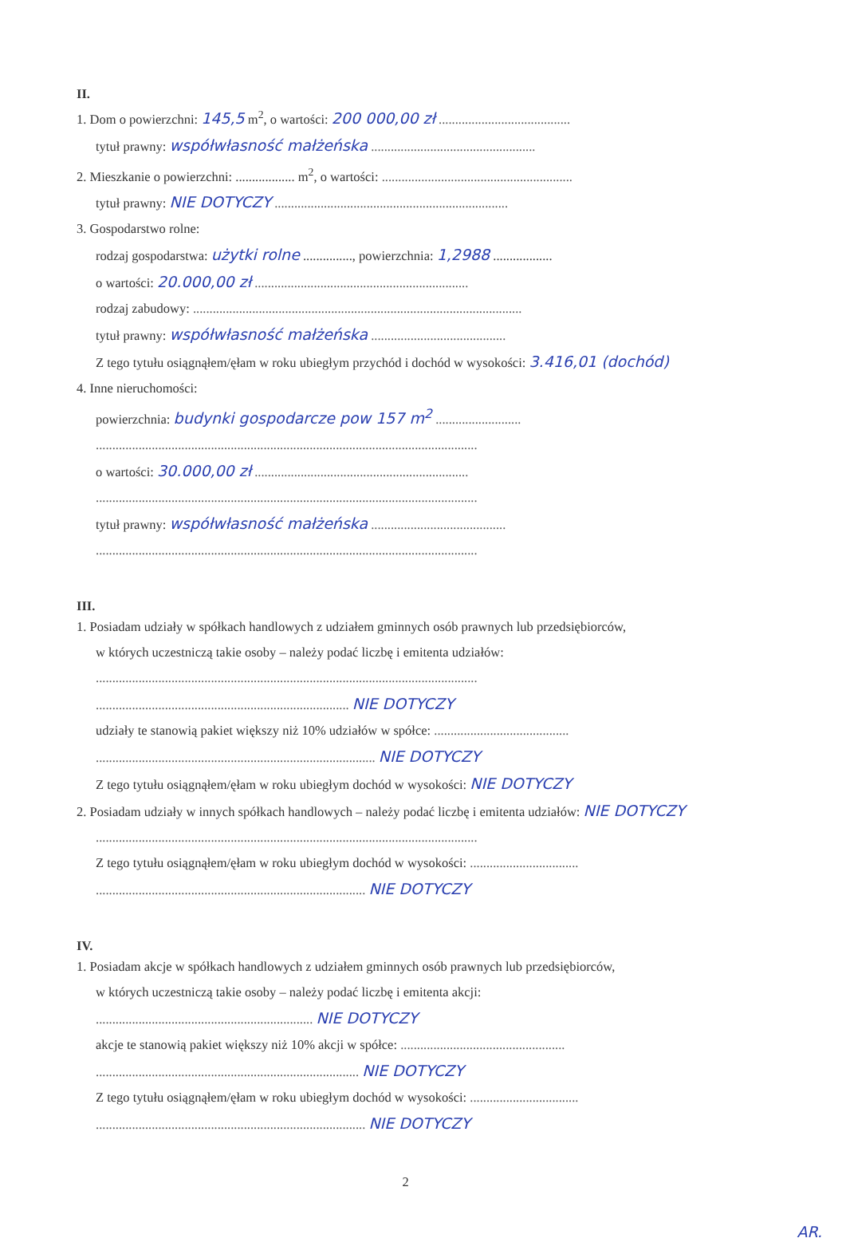II.
1. Dom o powierzchni: 145,5 m<sup>2</sup>, o wartości: 200 000,00 zł ........................................
tytuł prawny: współwłasność małżeńska ..................................................
2. Mieszkanie o powierzchni: .................. m<sup>2</sup>, o wartości: ..........................................................
tytuł prawny: NIE DOTYCZY .......................................................................
3. Gospodarstwo rolne:
rodzaj gospodarstwa: użytki rolne ..............., powierzchnia: 1,2988 ..................
o wartości: 20.000,00 zł .................................................................
rodzaj zabudowy: ....................................................................................................
tytuł prawny: współwłasność małżeńska .........................................
Z tego tytułu osiągnąłem/ęłam w roku ubiegłym przychód i dochód w wysokości: 3.416,01 (dochód)
4. Inne nieruchomości:
powierzchnia: budynki gospodarcze pow 157 m<sup>2</sup> ..........................
....................................................................................................................
o wartości: 30.000,00 zł .................................................................
....................................................................................................................
tytuł prawny: współwłasność małżeńska .........................................
....................................................................................................................
III.
1. Posiadam udziały w spółkach handlowych z udziałem gminnych osób prawnych lub przedsiębiorców,
w których uczestniczą takie osoby – należy podać liczbę i emitenta udziałów:
....................................................................................................................
............................................................................. NIE DOTYCZY
udziały te stanowią pakiet większy niż 10% udziałów w spółce: .........................................
..................................................................................... NIE DOTYCZY
Z tego tytułu osiągnąłem/ęłam w roku ubiegłym dochód w wysokości: NIE DOTYCZY
2. Posiadam udziały w innych spółkach handlowych – należy podać liczbę i emitenta udziałów: NIE DOTYCZY
....................................................................................................................
Z tego tytułu osiągnąłem/ęłam w roku ubiegłym dochód w wysokości: .................................
.................................................................................. NIE DOTYCZY
IV.
1. Posiadam akcje w spółkach handlowych z udziałem gminnych osób prawnych lub przedsiębiorców,
w których uczestniczą takie osoby – należy podać liczbę i emitenta akcji:
.................................................................. NIE DOTYCZY
akcje te stanowią pakiet większy niż 10% akcji w spółce: ..................................................
................................................................................ NIE DOTYCZY
Z tego tytułu osiągnąłem/ęłam w roku ubiegłym dochód w wysokości: .................................
.................................................................................. NIE DOTYCZY
2
AR.